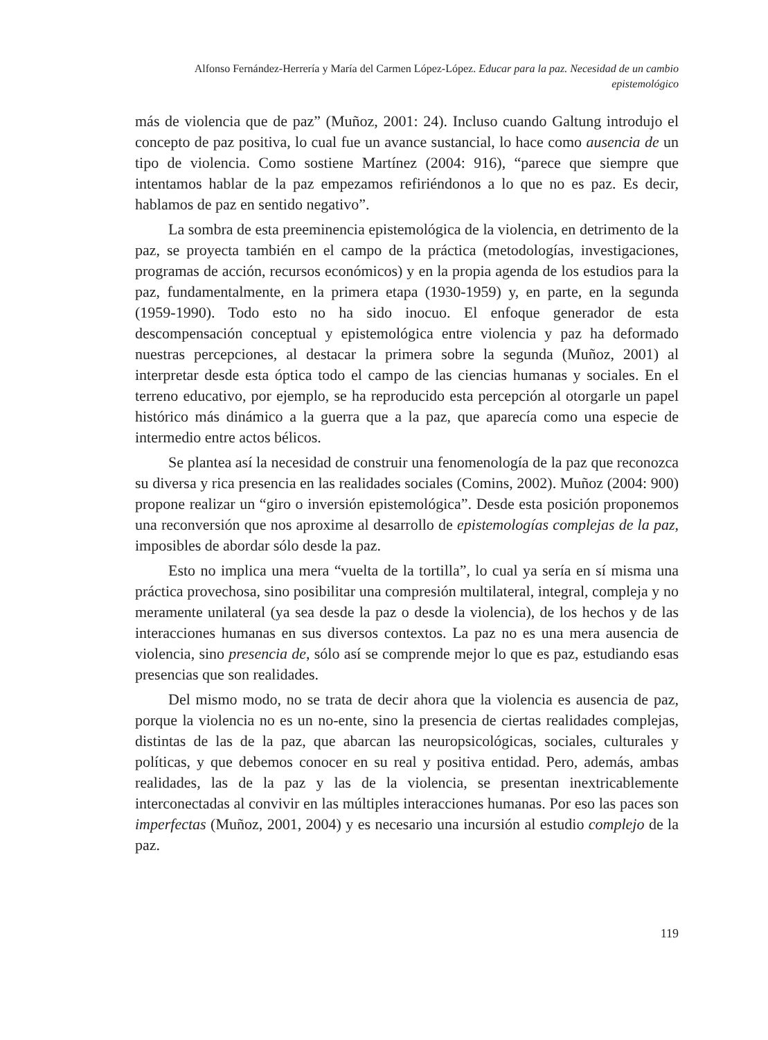Alfonso Fernández-Herrería y María del Carmen López-López. Educar para la paz. Necesidad de un cambio epistemológico
más de violencia que de paz” (Muñoz, 2001: 24). Incluso cuando Galtung introdujo el concepto de paz positiva, lo cual fue un avance sustancial, lo hace como ausencia de un tipo de violencia. Como sostiene Martínez (2004: 916), “parece que siempre que intentamos hablar de la paz empezamos refiriéndonos a lo que no es paz. Es decir, hablamos de paz en sentido negativo”.
La sombra de esta preeminencia epistemológica de la violencia, en detrimento de la paz, se proyecta también en el campo de la práctica (metodologías, investigaciones, programas de acción, recursos económicos) y en la propia agenda de los estudios para la paz, fundamentalmente, en la primera etapa (1930-1959) y, en parte, en la segunda (1959-1990). Todo esto no ha sido inocuo. El enfoque generador de esta descompensación conceptual y epistemológica entre violencia y paz ha deformado nuestras percepciones, al destacar la primera sobre la segunda (Muñoz, 2001) al interpretar desde esta óptica todo el campo de las ciencias humanas y sociales. En el terreno educativo, por ejemplo, se ha reproducido esta percepción al otorgarle un papel histórico más dinámico a la guerra que a la paz, que aparecía como una especie de intermedio entre actos bélicos.
Se plantea así la necesidad de construir una fenomenología de la paz que reconozca su diversa y rica presencia en las realidades sociales (Comins, 2002). Muñoz (2004: 900) propone realizar un “giro o inversión epistemológica”. Desde esta posición proponemos una reconversión que nos aproxime al desarrollo de epistemologías complejas de la paz, imposibles de abordar sólo desde la paz.
Esto no implica una mera “vuelta de la tortilla”, lo cual ya sería en sí misma una práctica provechosa, sino posibilitar una compresión multilateral, integral, compleja y no meramente unilateral (ya sea desde la paz o desde la violencia), de los hechos y de las interacciones humanas en sus diversos contextos. La paz no es una mera ausencia de violencia, sino presencia de, sólo así se comprende mejor lo que es paz, estudiando esas presencias que son realidades.
Del mismo modo, no se trata de decir ahora que la violencia es ausencia de paz, porque la violencia no es un no-ente, sino la presencia de ciertas realidades complejas, distintas de las de la paz, que abarcan las neuropsicológicas, sociales, culturales y políticas, y que debemos conocer en su real y positiva entidad. Pero, además, ambas realidades, las de la paz y las de la violencia, se presentan inextricablemente interconectadas al convivir en las múltiples interacciones humanas. Por eso las paces son imperfectas (Muñoz, 2001, 2004) y es necesario una incursión al estudio complejo de la paz.
119